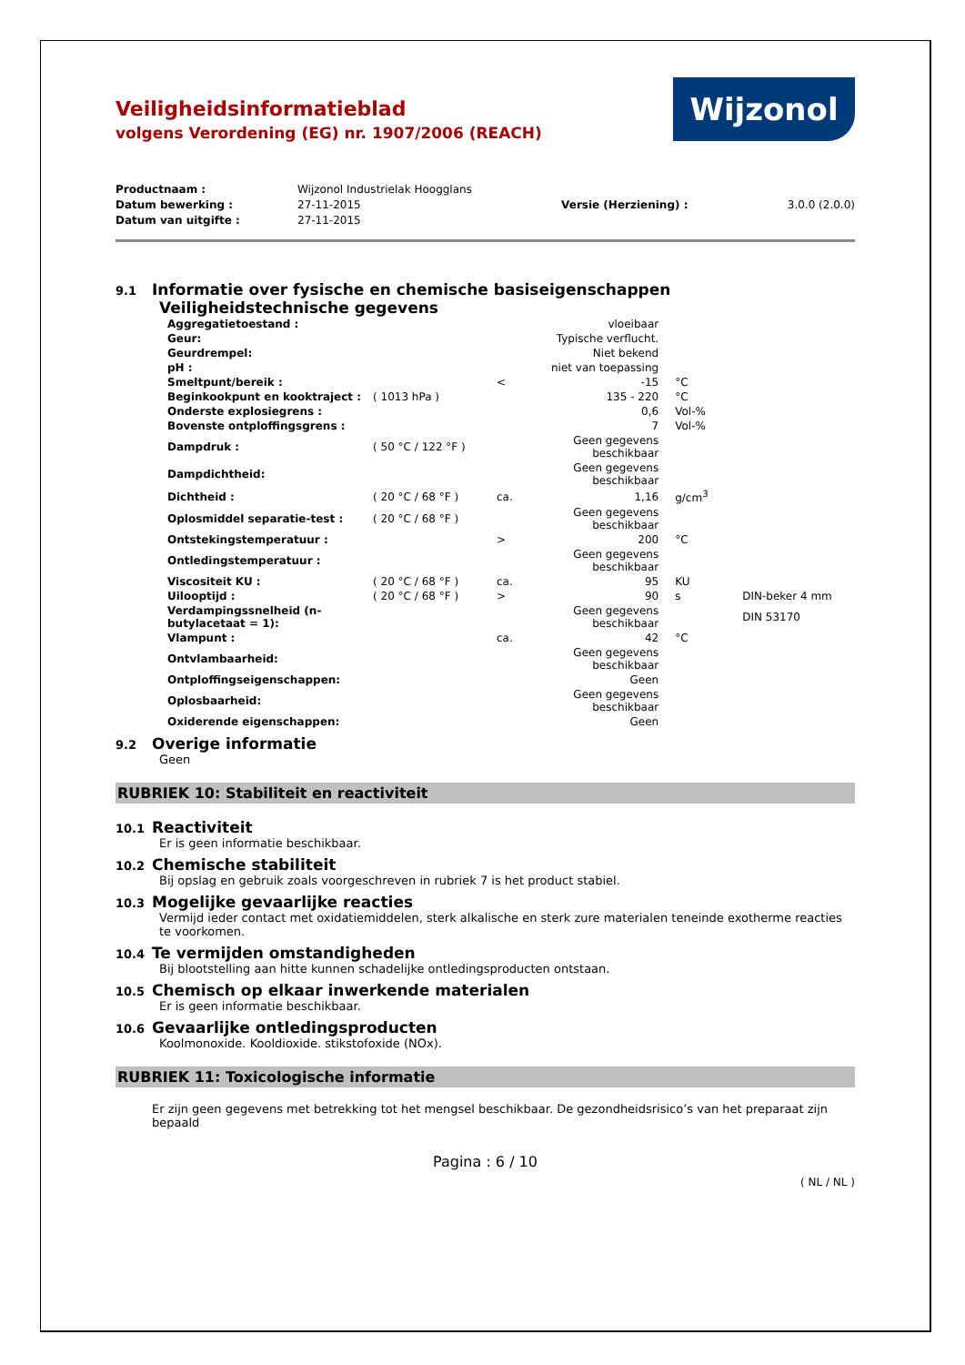Veiligheidsinformatieblad
volgens Verordening (EG) nr. 1907/2006 (REACH)
Wijzonol
| Productnaam : | Wijzonol Industrielak Hoogglans | | |
| Datum bewerking : | 27-11-2015 | Versie (Herziening) : | 3.0.0 (2.0.0) |
| Datum van uitgifte : | 27-11-2015 | | |
9.1 Informatie over fysische en chemische basiseigenschappen
Veiligheidstechnische gegevens
| Aggregatietoestand : | | | vloeibaar | | |
| Geur: | | | Typische verflucht. | | |
| Geurdrempel: | | | Niet bekend | | |
| pH : | | | niet van toepassing | | |
| Smeltpunt/bereik : | | < | -15 | °C | |
| Beginkookpunt en kooktraject : | ( 1013 hPa ) | | 135 - 220 | °C | |
| Onderste explosiegrens : | | | 0,6 | Vol-% | |
| Bovenste ontploffingsgrens : | | | 7 | Vol-% | |
| Dampdruk : | ( 50 °C / 122 °F ) | | Geen gegevens beschikbaar | | |
| Dampdichtheid: | | | Geen gegevens beschikbaar | | |
| Dichtheid : | ( 20 °C / 68 °F ) | ca. | 1,16 | g/cm<sup>3</sup> | |
| Oplosmiddel separatie-test : | ( 20 °C / 68 °F ) | | Geen gegevens beschikbaar | | |
| Ontstekingstemperatuur : | | > | 200 | °C | |
| Ontledingstemperatuur : | | | Geen gegevens beschikbaar | | |
| Viscositeit KU : | ( 20 °C / 68 °F ) | ca. | 95 | KU | |
| Uilooptijd : | ( 20 °C / 68 °F ) | > | 90 | s | DIN-beker 4 mm |
| Verdampingssnelheid (n-butylacetaat = 1): | | | Geen gegevens beschikbaar | | DIN 53170 |
| Vlampunt : | | ca. | 42 | °C | |
| Ontvlambaarheid: | | | Geen gegevens beschikbaar | | |
| Ontploffingseigenschappen: | | | Geen | | |
| Oplosbaarheid: | | | Geen gegevens beschikbaar | | |
| Oxiderende eigenschappen: | | | Geen | | |
9.2 Overige informatie
Geen
RUBRIEK 10: Stabiliteit en reactiviteit
10.1 Reactiviteit
Er is geen informatie beschikbaar.
10.2 Chemische stabiliteit
Bij opslag en gebruik zoals voorgeschreven in rubriek 7 is het product stabiel.
10.3 Mogelijke gevaarlijke reacties
Vermijd ieder contact met oxidatiemiddelen, sterk alkalische en sterk zure materialen teneinde exotherme reacties te voorkomen.
10.4 Te vermijden omstandigheden
Bij blootstelling aan hitte kunnen schadelijke ontledingsproducten ontstaan.
10.5 Chemisch op elkaar inwerkende materialen
Er is geen informatie beschikbaar.
10.6 Gevaarlijke ontledingsproducten
Koolmonoxide. Kooldioxide. stikstofoxide (NOx).
RUBRIEK 11: Toxicologische informatie
Er zijn geen gegevens met betrekking tot het mengsel beschikbaar. De gezondheidsrisico’s van het preparaat zijn bepaald
Pagina : 6 / 10
( NL / NL )